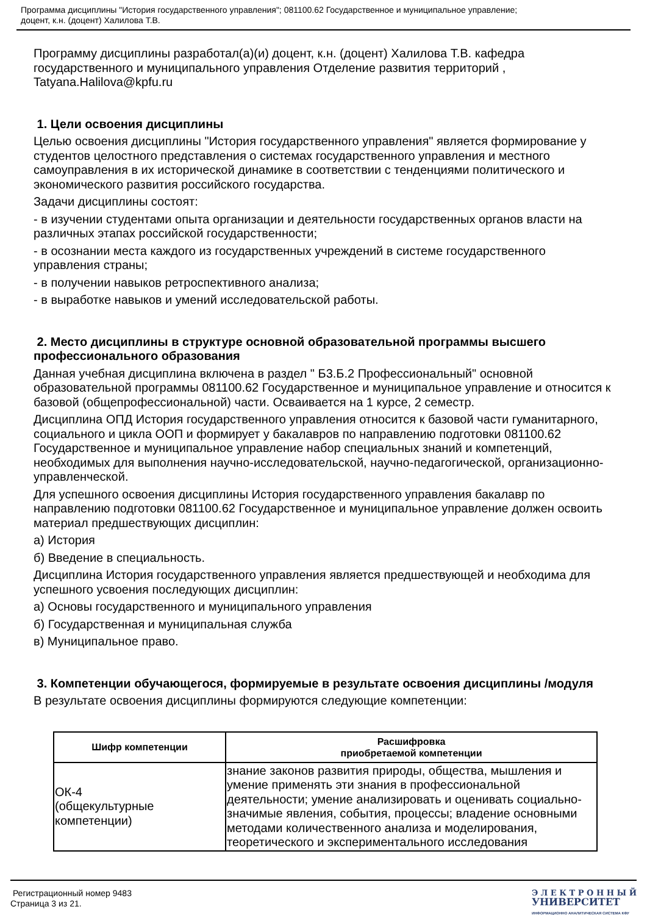Программа дисциплины "История государственного управления"; 081100.62 Государственное и муниципальное управление;
доцент, к.н. (доцент) Халилова Т.В.
Программу дисциплины разработал(а)(и) доцент, к.н. (доцент) Халилова Т.В. кафедра государственного и муниципального управления Отделение развития территорий , Tatyana.Halilova@kpfu.ru
1. Цели освоения дисциплины
Целью освоения дисциплины "История государственного управления" является формирование у студентов целостного представления о системах государственного управления и местного самоуправления в их исторической динамике в соответствии с тенденциями политического и экономического развития российского государства.
Задачи дисциплины состоят:
- в изучении студентами опыта организации и деятельности государственных органов власти на различных этапах российской государственности;
- в осознании места каждого из государственных учреждений в системе государственного управления страны;
- в получении навыков ретроспективного анализа;
- в выработке навыков и умений исследовательской работы.
2. Место дисциплины в структуре основной образовательной программы высшего профессионального образования
Данная учебная дисциплина включена в раздел " Б3.Б.2 Профессиональный" основной образовательной программы 081100.62 Государственное и муниципальное управление и относится к базовой (общепрофессиональной) части. Осваивается на 1 курсе, 2 семестр.
Дисциплина ОПД История государственного управления относится к базовой части гуманитарного, социального и цикла ООП и формирует у бакалавров по направлению подготовки 081100.62 Государственное и муниципальное управление набор специальных знаний и компетенций, необходимых для выполнения научно-исследовательской, научно-педагогической, организационно-управленческой.
Для успешного освоения дисциплины История государственного управления бакалавр по направлению подготовки 081100.62 Государственное и муниципальное управление должен освоить материал предшествующих дисциплин:
а) История
б) Введение в специальность.
Дисциплина История государственного управления является предшествующей и необходима для успешного усвоения последующих дисциплин:
а) Основы государственного и муниципального управления
б) Государственная и муниципальная служба
в) Муниципальное право.
3. Компетенции обучающегося, формируемые в результате освоения дисциплины /модуля
В результате освоения дисциплины формируются следующие компетенции:
| Шифр компетенции | Расшифровка приобретаемой компетенции |
| --- | --- |
| ОК-4 (общекультурные компетенции) | знание законов развития природы, общества, мышления и умение применять эти знания в профессиональной деятельности; умение анализировать и оценивать социально-значимые явления, события, процессы; владение основными методами количественного анализа и моделирования, теоретического и экспериментального исследования |
Регистрационный номер 9483
Страница 3 из 21.
Э Л Е К Т Р О Н Н Ы Й
УНИВЕРСИТЕТ
ИНФОРМАЦИОННО АНАЛИТИЧЕСКАЯ СИСТЕМА КФУ